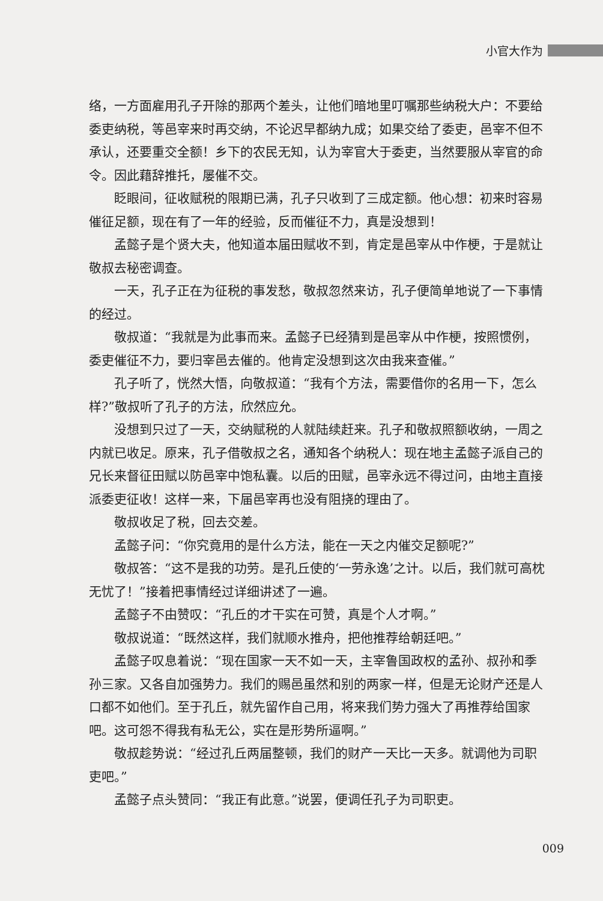小官大作为
络，一方面雇用孔子开除的那两个差头，让他们暗地里叮嘱那些纳税大户：不要给委吏纳税，等邑宰来时再交纳，不论迟早都纳九成；如果交给了委吏，邑宰不但不承认，还要重交全额！乡下的农民无知，认为宰官大于委吏，当然要服从宰官的命令。因此藉辞推托，屡催不交。
眨眼间，征收赋税的限期已满，孔子只收到了三成定额。他心想：初来时容易催征足额，现在有了一年的经验，反而催征不力，真是没想到！
孟懿子是个贤大夫，他知道本届田赋收不到，肯定是邑宰从中作梗，于是就让敬叔去秘密调查。
一天，孔子正在为征税的事发愁，敬叔忽然来访，孔子便简单地说了一下事情的经过。
敬叔道：“我就是为此事而来。孟懿子已经猜到是邑宰从中作梗，按照惯例，委吏催征不力，要归宰邑去催的。他肯定没想到这次由我来查催。”
孔子听了，恍然大悟，向敬叔道：“我有个方法，需要借你的名用一下，怎么样?”敬叔听了孔子的方法，欣然应允。
没想到只过了一天，交纳赋税的人就陆续赶来。孔子和敬叔照额收纳，一周之内就已收足。原来，孔子借敬叔之名，通知各个纳税人：现在地主孟懿子派自己的兄长来督征田赋以防邑宰中饱私囊。以后的田赋，邑宰永远不得过问，由地主直接派委吏征收！这样一来，下届邑宰再也没有阻挠的理由了。
敬叔收足了税，回去交差。
孟懿子问：“你究竟用的是什么方法，能在一天之内催交足额呢?”
敬叔答：“这不是我的功劳。是孔丘使的‘一劳永逸’之计。以后，我们就可高枕无忧了！”接着把事情经过详细讲述了一遍。
孟懿子不由赞叹：“孔丘的才干实在可赞，真是个人才啊。”
敬叔说道：“既然这样，我们就顺水推舟，把他推荐给朝廷吧。”
孟懿子叹息着说：“现在国家一天不如一天，主宰鲁国政权的孟孙、叔孙和季孙三家。又各自加强势力。我们的赐邑虽然和别的两家一样，但是无论财产还是人口都不如他们。至于孔丘，就先留作自己用，将来我们势力强大了再推荐给国家吧。这可怨不得我有私无公，实在是形势所逼啊。”
敬叔趁势说：“经过孔丘两届整顿，我们的财产一天比一天多。就调他为司职吏吧。”
孟懿子点头赞同：“我正有此意。”说罢，便调任孔子为司职吏。
009